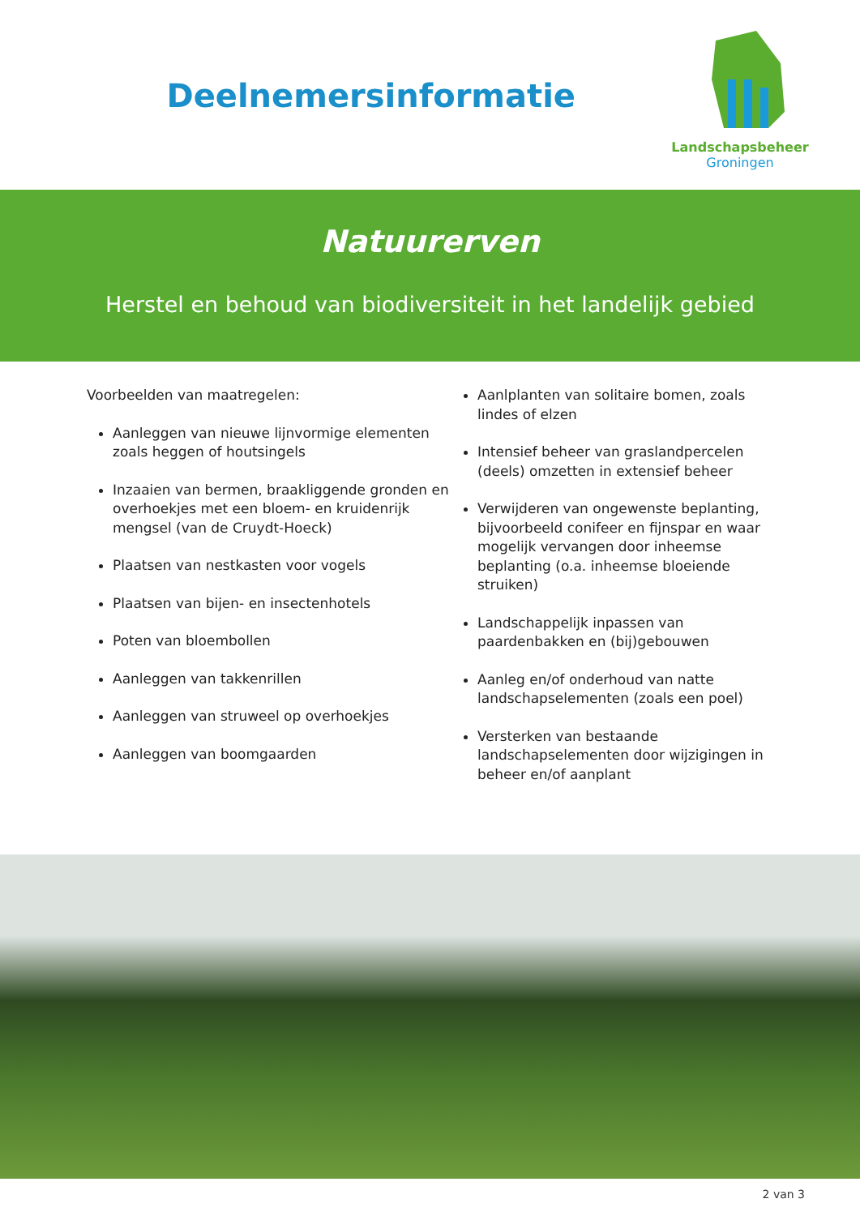Deelnemersinformatie
Landschapsbeheer
Groningen
Natuurerven
Herstel en behoud van biodiversiteit in het landelijk gebied
Voorbeelden van maatregelen:
Aanleggen van nieuwe lijnvormige elementen zoals heggen of houtsingels
Inzaaien van bermen, braakliggende gronden en overhoekjes met een bloem- en kruidenrijk mengsel (van de Cruydt-Hoeck)
Plaatsen van nestkasten voor vogels
Plaatsen van bijen- en insectenhotels
Poten van bloembollen
Aanleggen van takkenrillen
Aanleggen van struweel op overhoekjes
Aanleggen van boomgaarden
Aanlplanten van solitaire bomen, zoals lindes of elzen
Intensief beheer van graslandpercelen (deels) omzetten in extensief beheer
Verwijderen van ongewenste beplanting, bijvoorbeeld conifeer en fijnspar en waar mogelijk vervangen door inheemse beplanting (o.a. inheemse bloeiende struiken)
Landschappelijk inpassen van paardenbakken en (bij)gebouwen
Aanleg en/of onderhoud van natte landschapselementen (zoals een poel)
Versterken van bestaande landschapselementen door wijzigingen in beheer en/of aanplant
2 van 3